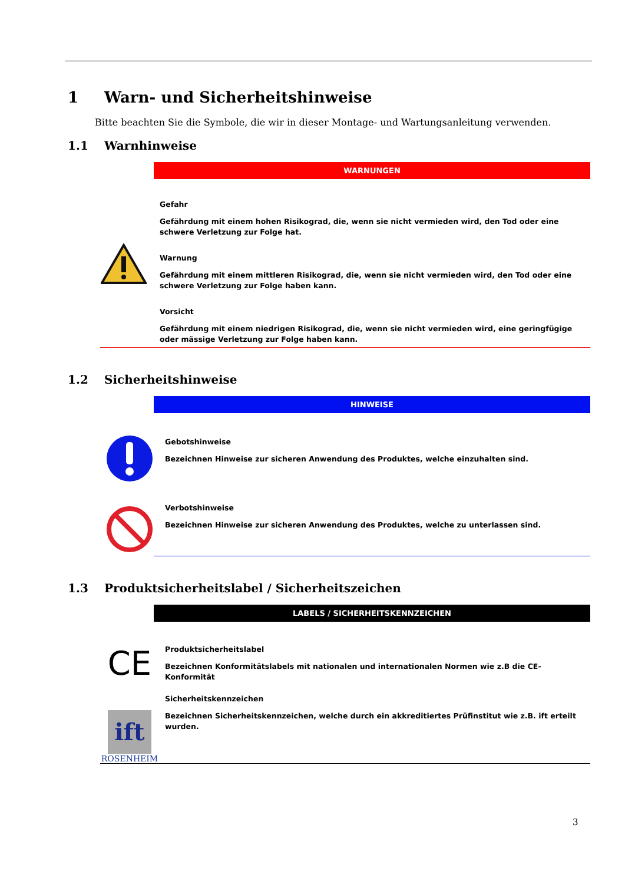1 Warn- und Sicherheitshinweise
Bitte beachten Sie die Symbole, die wir in dieser Montage- und Wartungsanleitung verwenden.
1.1 Warnhinweise
WARNUNGEN
Gefahr
Gefährdung mit einem hohen Risikograd, die, wenn sie nicht vermieden wird, den Tod oder eine schwere Verletzung zur Folge hat.
Warnung
Gefährdung mit einem mittleren Risikograd, die, wenn sie nicht vermieden wird, den Tod oder eine schwere Verletzung zur Folge haben kann.
Vorsicht
Gefährdung mit einem niedrigen Risikograd, die, wenn sie nicht vermieden wird, eine geringfügige oder mässige Verletzung zur Folge haben kann.
1.2 Sicherheitshinweise
HINWEISE
Gebotshinweise
Bezeichnen Hinweise zur sicheren Anwendung des Produktes, welche einzuhalten sind.
Verbotshinweise
Bezeichnen Hinweise zur sicheren Anwendung des Produktes, welche zu unterlassen sind.
1.3 Produktsicherheitslabel / Sicherheitszeichen
LABELS / SICHERHEITSKENNZEICHEN
CE
Produktsicherheitslabel
Bezeichnen Konformitätslabels mit nationalen und internationalen Normen wie z.B die CE-Konformität
ift
ROSENHEIM
Sicherheitskennzeichen
Bezeichnen Sicherheitskennzeichen, welche durch ein akkreditiertes Prüfinstitut wie z.B. ift erteilt wurden.
3